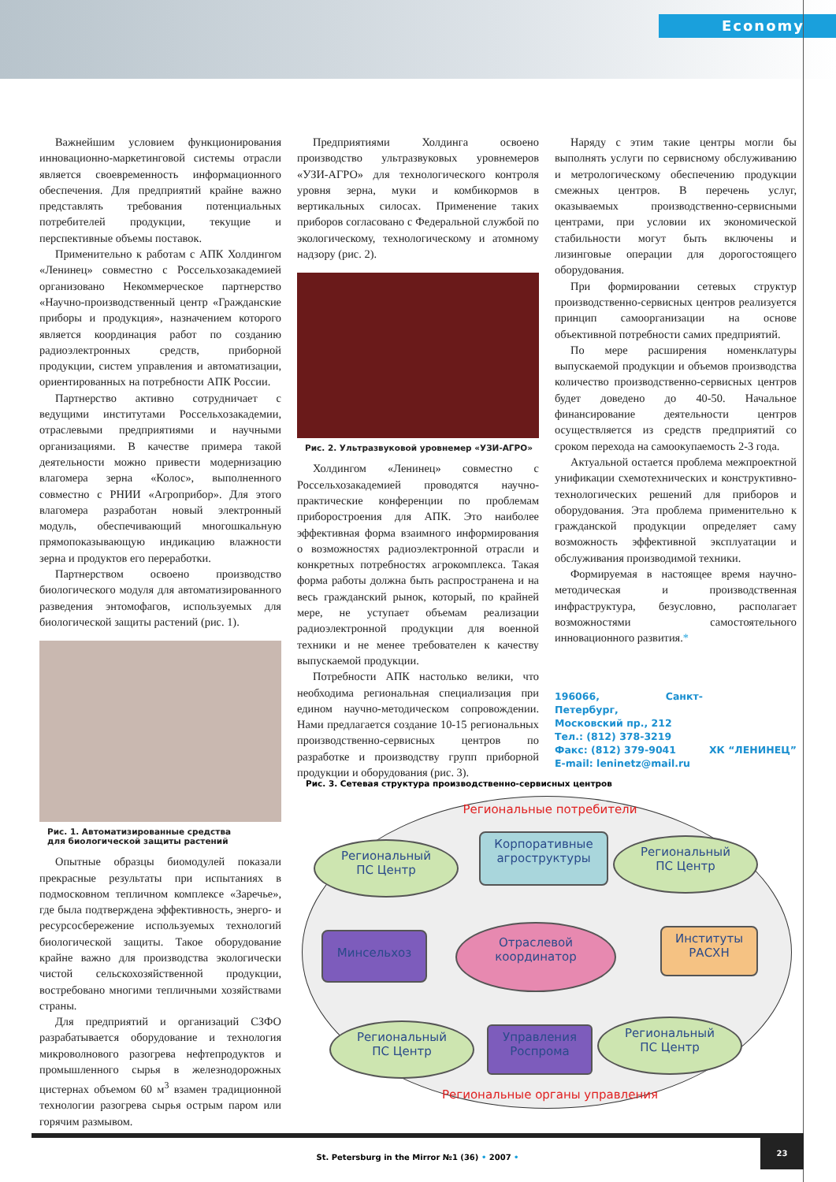Economy
Важнейшим условием функционирования инновационно-маркетинговой системы отрасли является своевременность информационного обеспечения. Для предприятий крайне важно представлять требования потенциальных потребителей продукции, текущие и перспективные объемы поставок.
Применительно к работам с АПК Холдингом «Ленинец» совместно с Россельхозакадемией организовано Некоммерческое партнерство «Научно-производственный центр «Гражданские приборы и продукция», назначением которого является координация работ по созданию радиоэлектронных средств, приборной продукции, систем управления и автоматизации, ориентированных на потребности АПК России.
Партнерство активно сотрудничает с ведущими институтами Россельхозакадемии, отраслевыми предприятиями и научными организациями. В качестве примера такой деятельности можно привести модернизацию влагомера зерна «Колос», выполненного совместно с РНИИ «Агроприбор». Для этого влагомера разработан новый электронный модуль, обеспечивающий многошкальную прямопоказывающую индикацию влажности зерна и продуктов его переработки.
Партнерством освоено производство биологического модуля для автоматизированного разведения энтомофагов, используемых для биологической защиты растений (рис. 1).
Рис. 1. Автоматизированные средства
для биологической защиты растений
Опытные образцы биомодулей показали прекрасные результаты при испытаниях в подмосковном тепличном комплексе «Заречье», где была подтверждена эффективность, энерго- и ресурсосбережение используемых технологий биологической защиты. Такое оборудование крайне важно для производства экологически чистой сельскохозяйственной продукции, востребовано многими тепличными хозяйствами страны.
Для предприятий и организаций СЗФО разрабатывается оборудование и технология микроволнового разогрева нефтепродуктов и промышленного сырья в железнодорожных цистернах объемом 60 м<sup>3</sup> взамен традиционной технологии разогрева сырья острым паром или горячим размывом.
Предприятиями Холдинга освоено производство ультразвуковых уровнемеров «УЗИ-АГРО» для технологического контроля уровня зерна, муки и комбикормов в вертикальных силосах. Применение таких приборов согласовано с Федеральной службой по экологическому, технологическому и атомному надзору (рис. 2).
Рис. 2. Ультразвуковой уровнемер «УЗИ-АГРО»
Холдингом «Ленинец» совместно с Россельхозакадемией проводятся научно-практические конференции по проблемам приборостроения для АПК. Это наиболее эффективная форма взаимного информирования о возможностях радиоэлектронной отрасли и конкретных потребностях агрокомплекса. Такая форма работы должна быть распространена и на весь гражданский рынок, который, по крайней мере, не уступает объемам реализации радиоэлектронной продукции для военной техники и не менее требователен к качеству выпускаемой продукции.
Потребности АПК настолько велики, что необходима региональная специализация при едином научно-методическом сопровождении. Нами предлагается создание 10-15 региональных производственно-сервисных центров по разработке и производству групп приборной продукции и оборудования (рис. 3).
Наряду с этим такие центры могли бы выполнять услуги по сервисному обслуживанию и метрологическому обеспечению продукции смежных центров. В перечень услуг, оказываемых производственно-сервисными центрами, при условии их экономической стабильности могут быть включены и лизинговые операции для дорогостоящего оборудования.
При формировании сетевых структур производственно-сервисных центров реализуется принцип самоорганизации на основе объективной потребности самих предприятий.
По мере расширения номенклатуры выпускаемой продукции и объемов производства количество производственно-сервисных центров будет доведено до 40-50. Начальное финансирование деятельности центров осуществляется из средств предприятий со сроком перехода на самоокупаемость 2-3 года.
Актуальной остается проблема межпроектной унификации схемотехнических и конструктивно-технологических решений для приборов и оборудования. Эта проблема применительно к гражданской продукции определяет саму возможность эффективной эксплуатации и обслуживания производимой техники.
Формируемая в настоящее время научно-методическая и производственная инфраструктура, безусловно, располагает возможностями самостоятельного инновационного развития.*
196066, Санкт-Петербург,
Московский пр., 212
Тел.: (812) 378-3219
Факс: (812) 379-9041
E-mail: leninetz@mail.ru
ХК “ЛЕНИНЕЦ”
Рис. 3. Сетевая структура производственно-сервисных центров
Региональные потребители
Региональный
ПС Центр
Корпоративные
агроструктуры
Региональный
ПС Центр
Минсельхоз
Отраслевой
координатор
Институты
РАСХН
Региональный
ПС Центр
Управления
Роспрома
Региональный
ПС Центр
Региональные органы управления
St. Petersburg in the Mirror №1 (36) • 2007 •
23